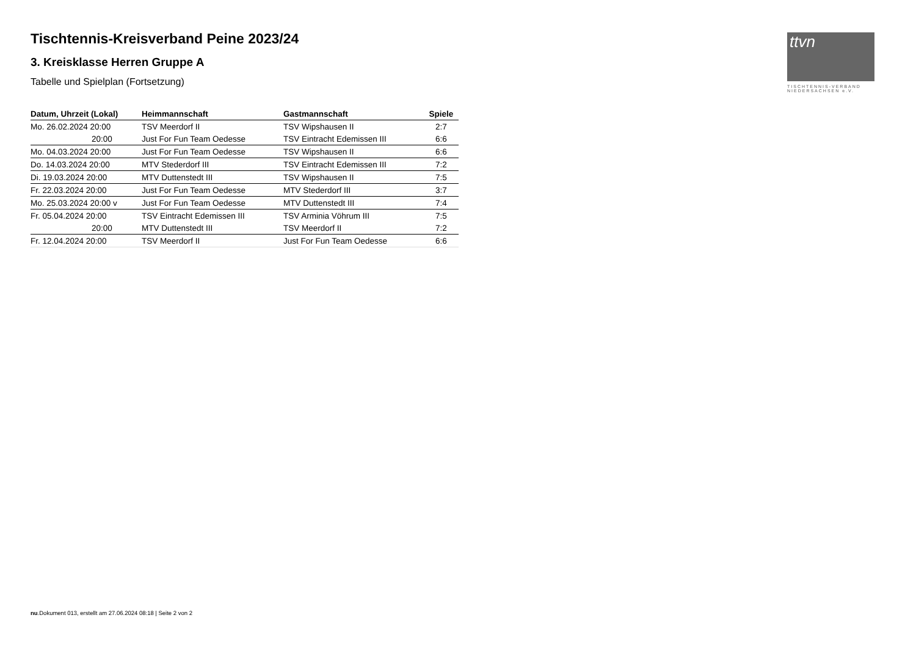Tischtennis-Kreisverband Peine 2023/24
3. Kreisklasse Herren Gruppe A
Tabelle und Spielplan (Fortsetzung)
| Datum, Uhrzeit (Lokal) | Heimmannschaft | Gastmannschaft | Spiele |
| --- | --- | --- | --- |
| Mo. 26.02.2024 20:00 | TSV Meerdorf II | TSV Wipshausen II | 2:7 |
| 20:00 | Just For Fun Team Oedesse | TSV Eintracht Edemissen III | 6:6 |
| Mo. 04.03.2024 20:00 | Just For Fun Team Oedesse | TSV Wipshausen II | 6:6 |
| Do. 14.03.2024 20:00 | MTV Stederdorf III | TSV Eintracht Edemissen III | 7:2 |
| Di. 19.03.2024 20:00 | MTV Duttenstedt III | TSV Wipshausen II | 7:5 |
| Fr. 22.03.2024 20:00 | Just For Fun Team Oedesse | MTV Stederdorf III | 3:7 |
| Mo. 25.03.2024 20:00 v | Just For Fun Team Oedesse | MTV Duttenstedt III | 7:4 |
| Fr. 05.04.2024 20:00 | TSV Eintracht Edemissen III | TSV Arminia Vöhrum III | 7:5 |
| 20:00 | MTV Duttenstedt III | TSV Meerdorf II | 7:2 |
| Fr. 12.04.2024 20:00 | TSV Meerdorf II | Just For Fun Team Oedesse | 6:6 |
ttvn
TISCHTENNIS-VERBAND
NIEDERSACHSEN e.V.
nu.Dokument 013, erstellt am 27.06.2024 08:18 | Seite 2 von 2